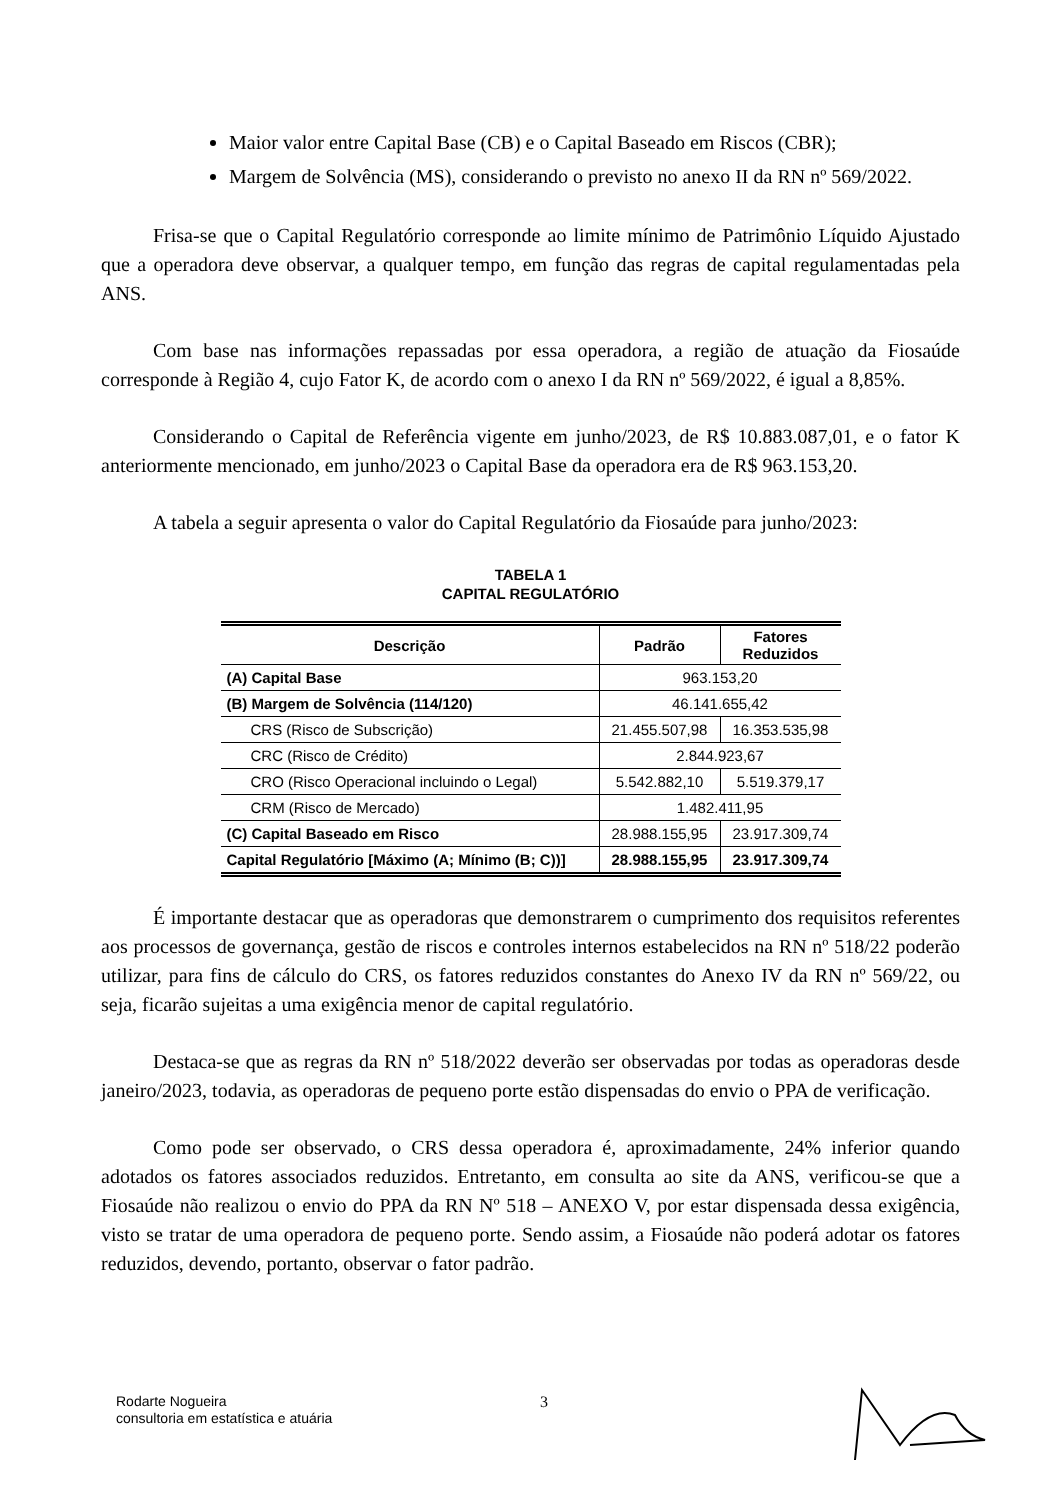Maior valor entre Capital Base (CB) e o Capital Baseado em Riscos (CBR);
Margem de Solvência (MS), considerando o previsto no anexo II da RN nº 569/2022.
Frisa-se que o Capital Regulatório corresponde ao limite mínimo de Patrimônio Líquido Ajustado que a operadora deve observar, a qualquer tempo, em função das regras de capital regulamentadas pela ANS.
Com base nas informações repassadas por essa operadora, a região de atuação da Fiosaúde corresponde à Região 4, cujo Fator K, de acordo com o anexo I da RN nº 569/2022, é igual a 8,85%.
Considerando o Capital de Referência vigente em junho/2023, de R$ 10.883.087,01, e o fator K anteriormente mencionado, em junho/2023 o Capital Base da operadora era de R$ 963.153,20.
A tabela a seguir apresenta o valor do Capital Regulatório da Fiosaúde para junho/2023:
TABELA 1
CAPITAL REGULATÓRIO
| Descrição | Padrão | Fatores Reduzidos |
| --- | --- | --- |
| (A) Capital Base | 963.153,20 | |
| (B) Margem de Solvência (114/120) | 46.141.655,42 | |
| CRS (Risco de Subscrição) | 21.455.507,98 | 16.353.535,98 |
| CRC (Risco de Crédito) | 2.844.923,67 | |
| CRO (Risco Operacional incluindo o Legal) | 5.542.882,10 | 5.519.379,17 |
| CRM (Risco de Mercado) | 1.482.411,95 | |
| (C) Capital Baseado em Risco | 28.988.155,95 | 23.917.309,74 |
| Capital Regulatório [Máximo (A; Mínimo (B; C))] | 28.988.155,95 | 23.917.309,74 |
É importante destacar que as operadoras que demonstrarem o cumprimento dos requisitos referentes aos processos de governança, gestão de riscos e controles internos estabelecidos na RN nº 518/22 poderão utilizar, para fins de cálculo do CRS, os fatores reduzidos constantes do Anexo IV da RN nº 569/22, ou seja, ficarão sujeitas a uma exigência menor de capital regulatório.
Destaca-se que as regras da RN nº 518/2022 deverão ser observadas por todas as operadoras desde janeiro/2023, todavia, as operadoras de pequeno porte estão dispensadas do envio o PPA de verificação.
Como pode ser observado, o CRS dessa operadora é, aproximadamente, 24% inferior quando adotados os fatores associados reduzidos. Entretanto, em consulta ao site da ANS, verificou-se que a Fiosaúde não realizou o envio do PPA da RN Nº 518 – ANEXO V, por estar dispensada dessa exigência, visto se tratar de uma operadora de pequeno porte. Sendo assim, a Fiosaúde não poderá adotar os fatores reduzidos, devendo, portanto, observar o fator padrão.
Rodarte Nogueira
consultoria em estatística e atuária
3